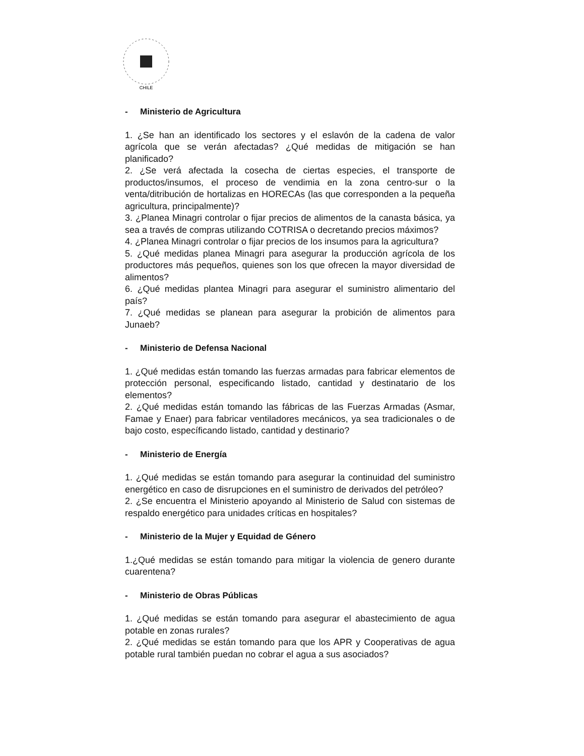CHILE
- Ministerio de Agricultura
1. ¿Se han an identificado los sectores y el eslavón de la cadena de valor agrícola que se verán afectadas? ¿Qué medidas de mitigación se han planificado?
2. ¿Se verá afectada la cosecha de ciertas especies, el transporte de productos/insumos, el proceso de vendimia en la zona centro-sur o la venta/ditribución de hortalizas en HORECAs (las que corresponden a la pequeña agricultura, principalmente)?
3. ¿Planea Minagri controlar o fijar precios de alimentos de la canasta básica, ya sea a través de compras utilizando COTRISA o decretando precios máximos?
4. ¿Planea Minagri controlar o fijar precios de los insumos para la agricultura?
5. ¿Qué medidas planea Minagri para asegurar la producción agrícola de los productores más pequeños, quienes son los que ofrecen la mayor diversidad de alimentos?
6. ¿Qué medidas plantea Minagri para asegurar el suministro alimentario del país?
7. ¿Qué medidas se planean para asegurar la probición de alimentos para Junaeb?
- Ministerio de Defensa Nacional
1. ¿Qué medidas están tomando las fuerzas armadas para fabricar elementos de protección personal, especificando listado, cantidad y destinatario de los elementos?
2. ¿Qué medidas están tomando las fábricas de las Fuerzas Armadas (Asmar, Famae y Enaer) para fabricar ventiladores mecánicos, ya sea tradicionales o de bajo costo, específicando listado, cantidad y destinario?
- Ministerio de Energía
1. ¿Qué medidas se están tomando para asegurar la continuidad del suministro energético en caso de disrupciones en el suministro de derivados del petróleo?
2. ¿Se encuentra el Ministerio apoyando al Ministerio de Salud con sistemas de respaldo energético para unidades críticas en hospitales?
- Ministerio de la Mujer y Equidad de Género
1.¿Qué medidas se están tomando para mitigar la violencia de genero durante cuarentena?
- Ministerio de Obras Públicas
1. ¿Qué medidas se están tomando para asegurar el abastecimiento de agua potable en zonas rurales?
2. ¿Qué medidas se están tomando para que los APR y Cooperativas de agua potable rural también puedan no cobrar el agua a sus asociados?